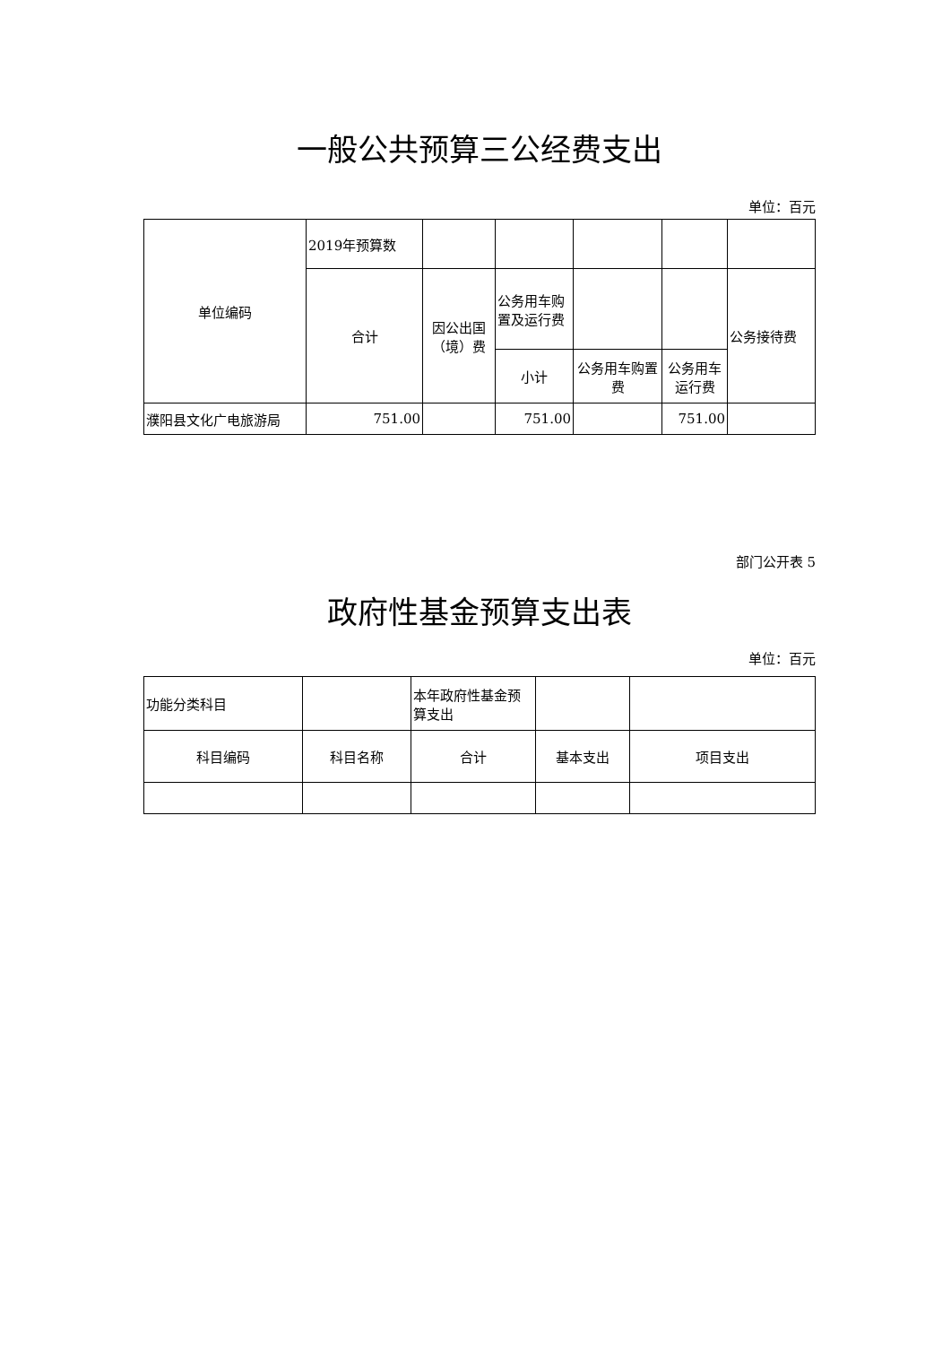一般公共预算三公经费支出
单位：百元
| 单位编码 | 2019年预算数 | | | | | |
| | 合计 | 因公出国（境）费 | 公务用车购置及运行费 | | | 公务接待费 |
| | | | 小计 | 公务用车购置费 | 公务用车运行费 | |
| 濮阳县文化广电旅游局 | 751.00 | | 751.00 | | 751.00 | |
部门公开表 5
政府性基金预算支出表
单位：百元
| 功能分类科目 | | 本年政府性基金预算支出 | | |
| 科目编码 | 科目名称 | 合计 | 基本支出 | 项目支出 |